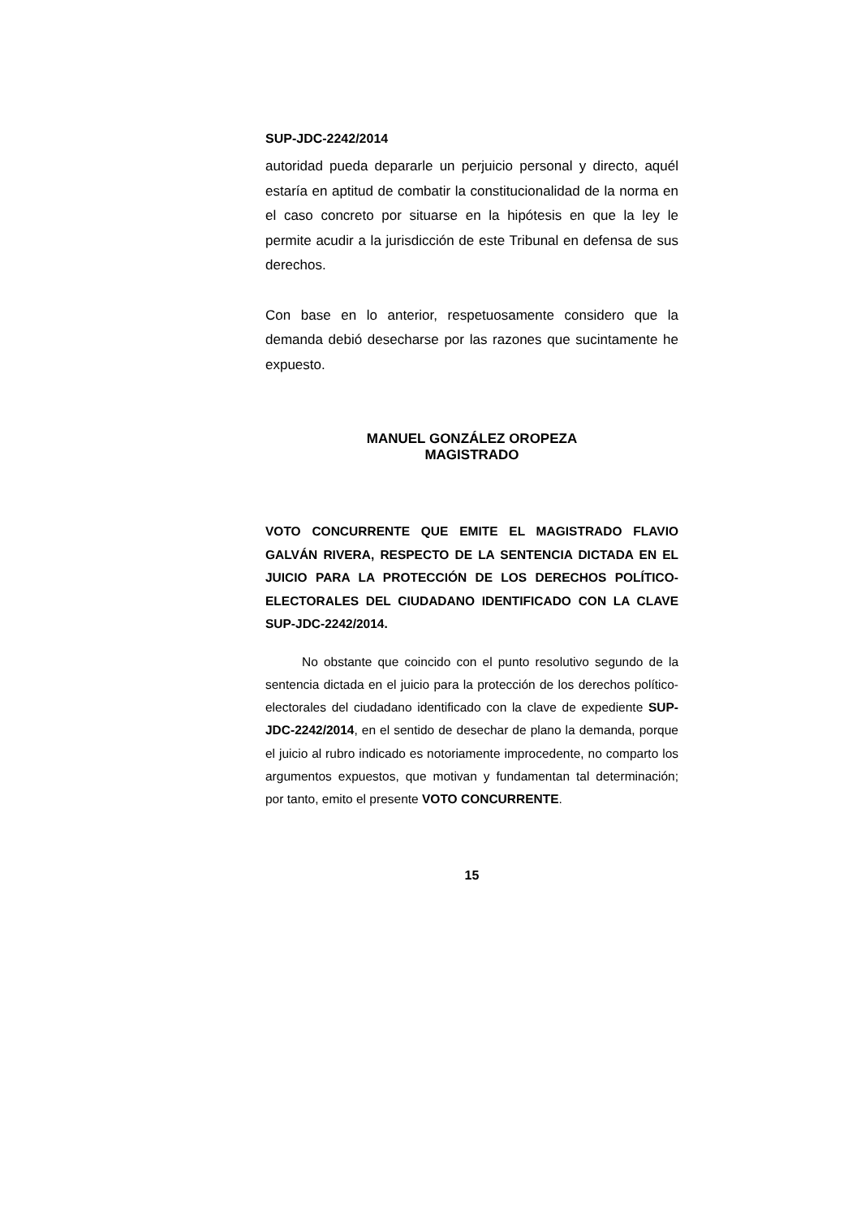SUP-JDC-2242/2014
autoridad pueda depararle un perjuicio personal y directo, aquél estaría en aptitud de combatir la constitucionalidad de la norma en el caso concreto por situarse en la hipótesis en que la ley le permite acudir a la jurisdicción de este Tribunal en defensa de sus derechos.
Con base en lo anterior, respetuosamente considero que la demanda debió desecharse por las razones que sucintamente he expuesto.
MANUEL GONZÁLEZ OROPEZA
MAGISTRADO
VOTO CONCURRENTE QUE EMITE EL MAGISTRADO FLAVIO GALVÁN RIVERA, RESPECTO DE LA SENTENCIA DICTADA EN EL JUICIO PARA LA PROTECCIÓN DE LOS DERECHOS POLÍTICO-ELECTORALES DEL CIUDADANO IDENTIFICADO CON LA CLAVE SUP-JDC-2242/2014.
No obstante que coincido con el punto resolutivo segundo de la sentencia dictada en el juicio para la protección de los derechos político-electorales del ciudadano identificado con la clave de expediente SUP-JDC-2242/2014, en el sentido de desechar de plano la demanda, porque el juicio al rubro indicado es notoriamente improcedente, no comparto los argumentos expuestos, que motivan y fundamentan tal determinación; por tanto, emito el presente VOTO CONCURRENTE.
15